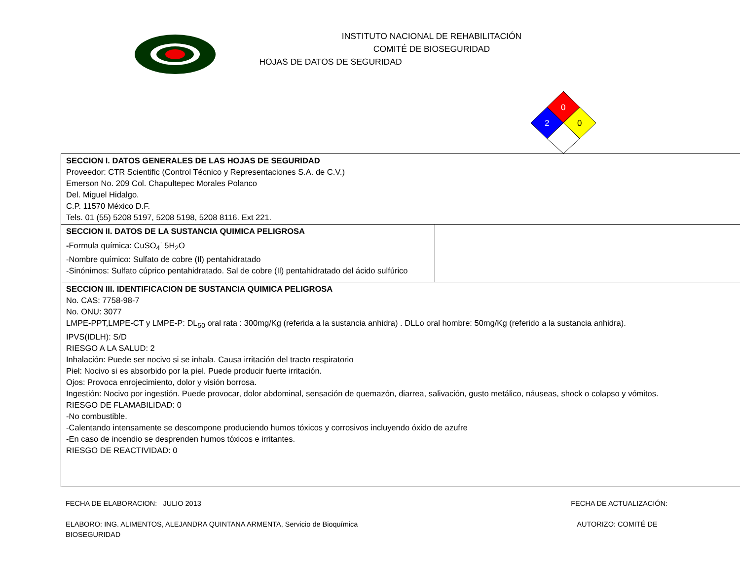INSTITUTO NACIONAL DE REHABILITACIÓN
COMITÉ DE BIOSEGURIDAD
HOJAS DE DATOS DE SEGURIDAD
0
2
0
| SECCION I. DATOS GENERALES DE LAS HOJAS DE SEGURIDAD Proveedor: CTR Scientific (Control Técnico y Representaciones S.A. de C.V.) Emerson No. 209 Col. Chapultepec Morales Polanco Del. Miguel Hidalgo. C.P. 11570 México D.F. Tels. 01 (55) 5208 5197, 5208 5198, 5208 8116. Ext 221. | |
| SECCION II. DATOS DE LA SUSTANCIA QUIMICA PELIGROSA - Formula química: CuSO<sub>4</sub><sup>·</sup> 5H<sub>2</sub>O -Nombre químico: Sulfato de cobre (Il) pentahidratado -Sinónimos: Sulfato cúprico pentahidratado. Sal de cobre (Il) pentahidratado del ácido sulfúrico | |
| SECCION III. IDENTIFICACION DE SUSTANCIA QUIMICA PELIGROSA No. CAS: 7758-98-7 No. ONU: 3077 LMPE-PPT,LMPE-CT y LMPE-P: DL<sub>50</sub> oral rata : 300mg/Kg (referida a la sustancia anhidra) . DLLo oral hombre: 50mg/Kg (referido a la sustancia anhidra). IPVS(IDLH): S/D RIESGO A LA SALUD: 2 Inhalación: Puede ser nocivo si se inhala. Causa irritación del tracto respiratorio Piel: Nocivo si es absorbido por la piel. Puede producir fuerte irritación. Ojos: Provoca enrojecimiento, dolor y visión borrosa. Ingestión: Nocivo por ingestión. Puede provocar, dolor abdominal, sensación de quemazón, diarrea, salivación, gusto metálico, náuseas, shock o colapso y vómitos. RIESGO DE FLAMABILIDAD: 0 -No combustible. -Calentando intensamente se descompone produciendo humos tóxicos y corrosivos incluyendo óxido de azufre -En caso de incendio se desprenden humos tóxicos e irritantes. RIESGO DE REACTIVIDAD: 0 | |
FECHA DE ELABORACION: JULIO 2013 FECHA DE ACTUALIZACIÓN:
ELABORO: ING. ALIMENTOS, ALEJANDRA QUINTANA ARMENTA, Servicio de Bioquímica AUTORIZO: COMITÉ DE
BIOSEGURIDAD